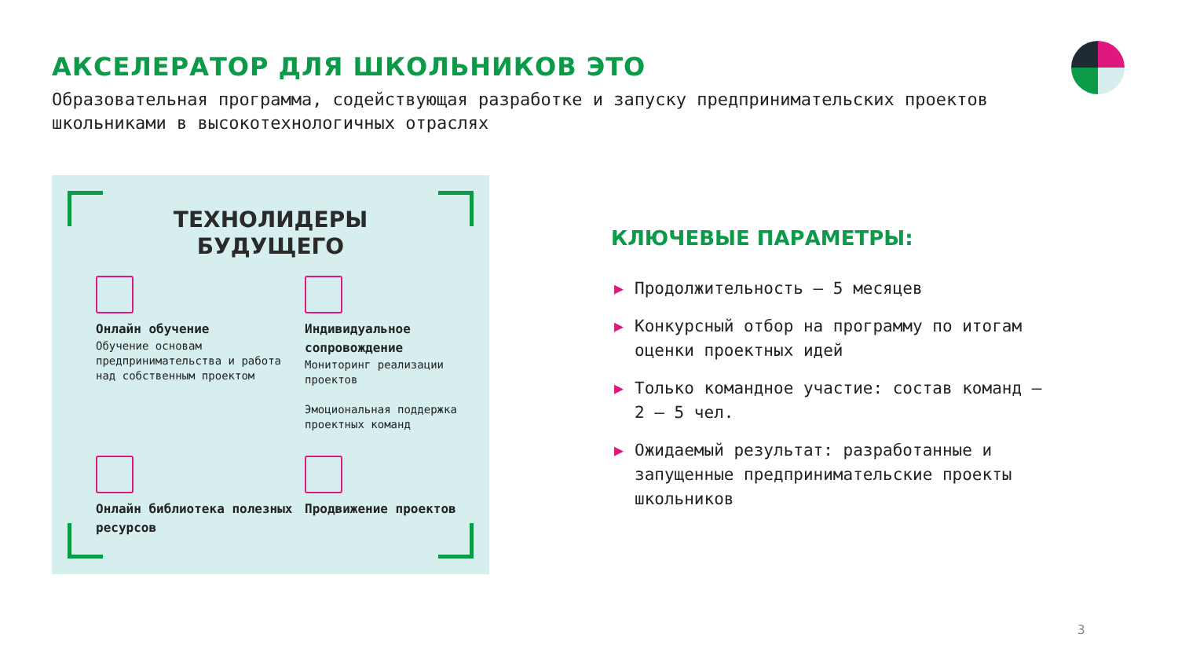АКСЕЛЕРАТОР ДЛЯ ШКОЛЬНИКОВ ЭТО
Образовательная программа, содействующая разработке и запуску предпринимательских проектов школьниками в высокотехнологичных отраслях
ТЕХНОЛИДЕРЫ
БУДУЩЕГО
Онлайн обучение
Обучение основам предпринимательства и работа над собственным проектом
Индивидуальное сопровождение
Мониторинг реализации проектов
Эмоциональная поддержка проектных команд
Онлайн библиотека полезных ресурсов
Продвижение проектов
КЛЮЧЕВЫЕ ПАРАМЕТРЫ:
▶ Продолжительность – 5 месяцев
▶ Конкурсный отбор на программу по итогам оценки проектных идей
▶ Только командное участие: состав команд – 2 – 5 чел.
▶ Ожидаемый результат: разработанные и запущенные предпринимательские проекты школьников
3